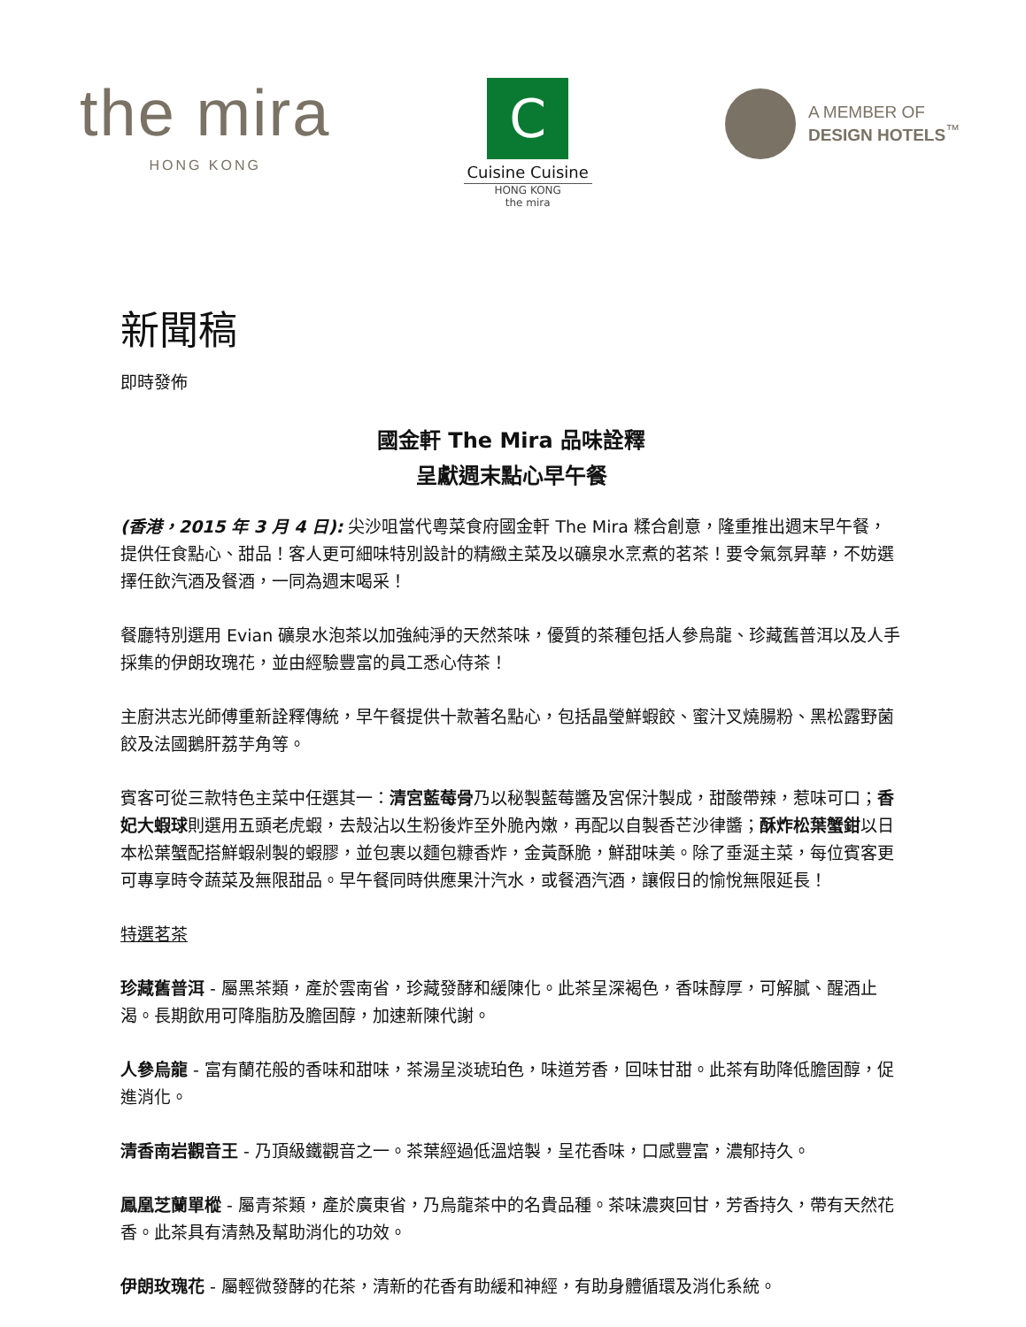the mira
HONG KONG
C
Cuisine Cuisine
HONG KONG
the mira
A MEMBER OF
DESIGN HOTELS<sup>™</sup>
新聞稿
即時發佈
國金軒 The Mira 品味詮釋
呈獻週末點心早午餐
(香港，2015 年 3 月 4 日): 尖沙咀當代粵菜食府國金軒 The Mira 糅合創意，隆重推出週末早午餐，提供任食點心、甜品！客人更可細味特別設計的精緻主菜及以礦泉水烹煮的茗茶！要令氣氛昇華，不妨選擇任飲汽酒及餐酒，一同為週末喝采！
餐廳特別選用 Evian 礦泉水泡茶以加強純淨的天然茶味，優質的茶種包括人參烏龍、珍藏舊普洱以及人手採集的伊朗玫瑰花，並由經驗豐富的員工悉心侍茶！
主廚洪志光師傅重新詮釋傳統，早午餐提供十款著名點心，包括晶瑩鮮蝦餃、蜜汁叉燒腸粉、黑松露野菌餃及法國鵝肝荔芋角等。
賓客可從三款特色主菜中任選其一：清宮藍莓骨乃以秘製藍莓醬及宮保汁製成，甜酸帶辣，惹味可口；香妃大蝦球則選用五頭老虎蝦，去殼沾以生粉後炸至外脆內嫩，再配以自製香芒沙律醬；酥炸松葉蟹鉗以日本松葉蟹配搭鮮蝦剁製的蝦膠，並包裹以麵包糠香炸，金黃酥脆，鮮甜味美。除了垂涎主菜，每位賓客更可專享時令蔬菜及無限甜品。早午餐同時供應果汁汽水，或餐酒汽酒，讓假日的愉悅無限延長！
特選茗茶
珍藏舊普洱 - 屬黑茶類，產於雲南省，珍藏發酵和緩陳化。此茶呈深褐色，香味醇厚，可解膩、醒酒止渴。長期飲用可降脂肪及膽固醇，加速新陳代謝。
人參烏龍 - 富有蘭花般的香味和甜味，茶湯呈淡琥珀色，味道芳香，回味甘甜。此茶有助降低膽固醇，促進消化。
清香南岩觀音王 - 乃頂級鐵觀音之一。茶葉經過低溫焙製，呈花香味，口感豐富，濃郁持久。
鳳凰芝蘭單樅 - 屬青茶類，產於廣東省，乃烏龍茶中的名貴品種。茶味濃爽回甘，芳香持久，帶有天然花香。此茶具有清熱及幫助消化的功效。
伊朗玫瑰花 - 屬輕微發酵的花茶，清新的花香有助緩和神經，有助身體循環及消化系統。